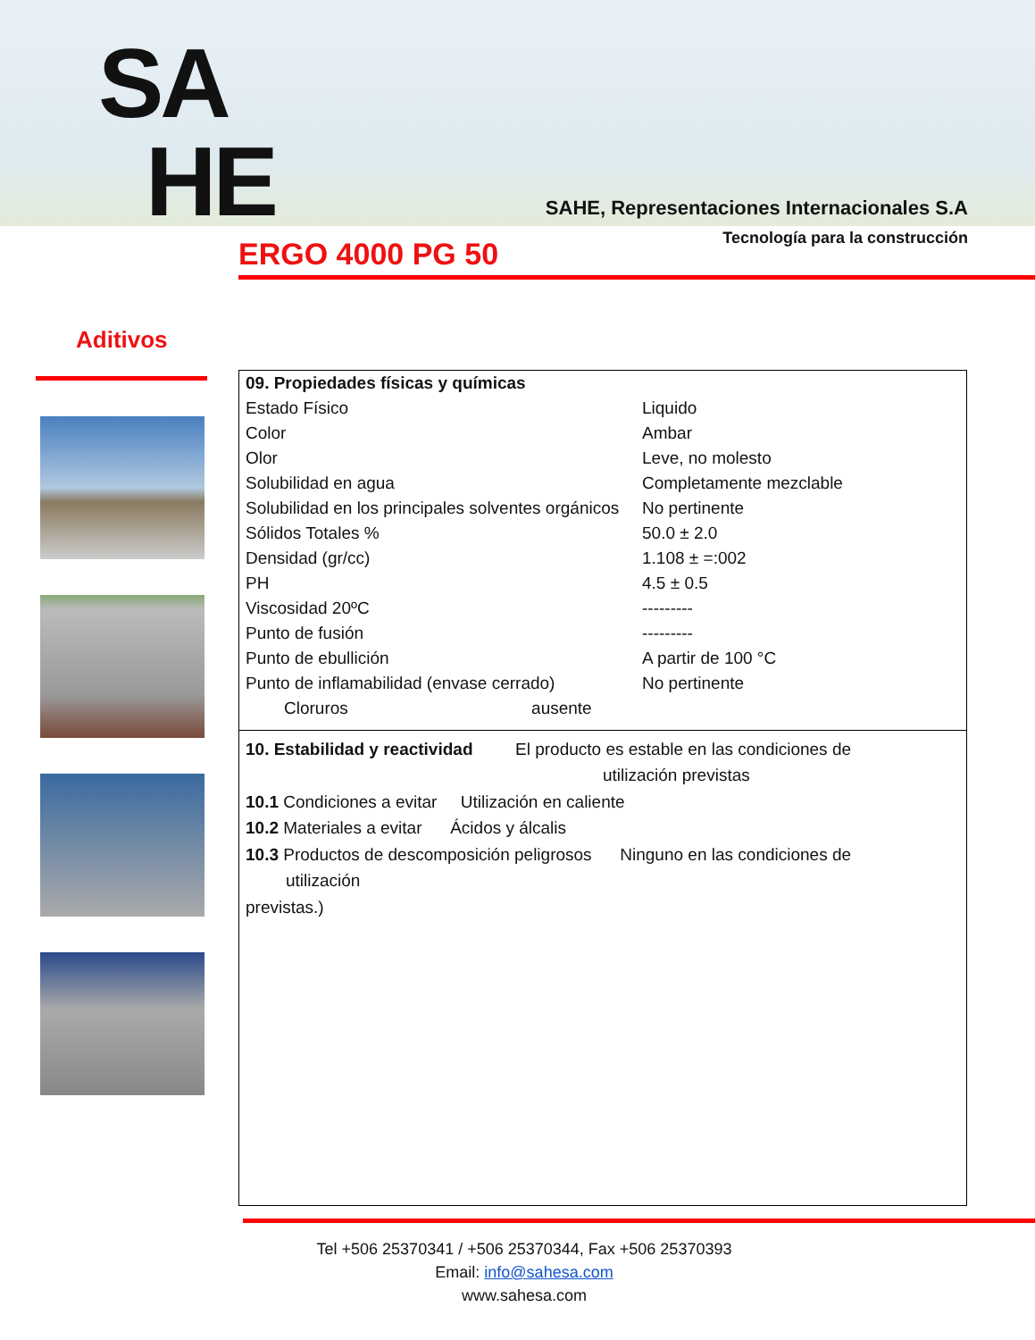SA
HE
SAHE, Representaciones Internacionales S.A
Tecnología para la construcción
ERGO 4000 PG 50
Aditivos
| 09. Propiedades físicas y químicas | |
| Estado Físico | Liquido |
| Color | Ambar |
| Olor | Leve, no molesto |
| Solubilidad en agua | Completamente mezclable |
| Solubilidad en los principales solventes orgánicos | No pertinente |
| Sólidos Totales % | 50.0 ± 2.0 |
| Densidad (gr/cc) | 1.108 ± =:002 |
| PH | 4.5 ± 0.5 |
| Viscosidad 20ºC | --------- |
| Punto de fusión | --------- |
| Punto de ebullición | A partir de 100 °C |
| Punto de inflamabilidad (envase cerrado) | No pertinente |
| Cloruros ausente | |
10. Estabilidad y reactividad El producto es estable en las condiciones de
utilización previstas
10.1 Condiciones a evitar Utilización en caliente
10.2 Materiales a evitar Ácidos y álcalis
10.3 Productos de descomposición peligrosos Ninguno en las condiciones de
utilización
previstas.)
Tel +506 25370341 / +506 25370344, Fax +506 25370393
Email: info@sahesa.com
www.sahesa.com